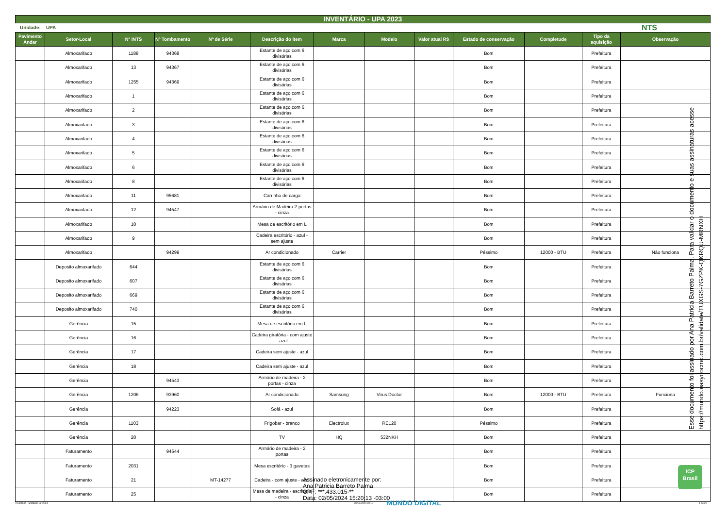INVENTÁRIO - UPA 2023
Unidade: UPA NTS
| Pavimento Andar | Setor-Local | Nº INTS | Nº Tombamento | Nº de Série | Descrição do item | Marca | Modelo | Valor atual R$ | Estado de conservação | Completude | Tipo da aquisição | Observação |
| --- | --- | --- | --- | --- | --- | --- | --- | --- | --- | --- | --- | --- |
| | Almoxarifado | 1188 | 94368 | | Estante de aço com 6 divisórias | | | | Bom | | Prefeitura | |
| | Almoxarifado | 13 | 94367 | | Estante de aço com 6 divisórias | | | | Bom | | Prefeitura | |
| | Almoxarifado | 1255 | 94369 | | Estante de aço com 6 divisórias | | | | Bom | | Prefeitura | |
| | Almoxarifado | 1 | | | Estante de aço com 6 divisórias | | | | Bom | | Prefeitura | |
| | Almoxarifado | 2 | | | Estante de aço com 6 divisórias | | | | Bom | | Prefeitura | |
| | Almoxarifado | 3 | | | Estante de aço com 6 divisórias | | | | Bom | | Prefeitura | |
| | Almoxarifado | 4 | | | Estante de aço com 6 divisórias | | | | Bom | | Prefeitura | |
| | Almoxarifado | 5 | | | Estante de aço com 6 divisórias | | | | Bom | | Prefeitura | |
| | Almoxarifado | 6 | | | Estante de aço com 6 divisórias | | | | Bom | | Prefeitura | |
| | Almoxarifado | 8 | | | Estante de aço com 6 divisórias | | | | Bom | | Prefeitura | |
| | Almoxarifado | 11 | 95681 | | Carrinho de carga | | | | Bom | | Prefeitura | |
| | Almoxarifado | 12 | 94547 | | Armário de Madeira 2-portas - cinza | | | | Bom | | Prefeitura | |
| | Almoxarifado | 10 | | | Mesa de escritório em L | | | | Bom | | Prefeitura | |
| | Almoxarifado | 9 | | | Cadeira escritório - azul - sem ajuste | | | | Bom | | Prefeitura | |
| | Almoxarifado | | 94299 | | Ar condicionado | Carrier | | | Péssimo | 12000 - BTU | Prefeitura | Não funciona |
| | Deposito almoxarifado | 644 | | | Estante de aço com 6 divisórias | | | | Bom | | Prefeitura | |
| | Deposito almoxarifado | 607 | | | Estante de aço com 6 divisórias | | | | Bom | | Prefeitura | |
| | Deposito almoxarifado | 669 | | | Estante de aço com 6 divisórias | | | | Bom | | Prefeitura | |
| | Deposito almoxarifado | 740 | | | Estante de aço com 6 divisórias | | | | Bom | | Prefeitura | |
| | Gerência | 15 | | | Mesa de escritório em L | | | | Bom | | Prefeitura | |
| | Gerência | 16 | | | Cadeira giratória - com ajuste - azul | | | | Bom | | Prefeitura | |
| | Gerência | 17 | | | Cadeira sem ajuste - azul | | | | Bom | | Prefeitura | |
| | Gerência | 18 | | | Cadeira sem ajuste - azul | | | | Bom | | Prefeitura | |
| | Gerência | | 94543 | | Armário de madeira - 2 portas - cinza | | | | Bom | | Prefeitura | |
| | Gerência | 1206 | 93960 | | Ar condicionado | Samsung | Virus Doctor | | Bom | 12000 - BTU | Prefeitura | Funciona |
| | Gerência | | 94223 | | Sofá - azul | | | | Bom | | Prefeitura | |
| | Gerência | 1103 | | | Frigobar - branco | Electrolux | RE120 | | Péssimo | | Prefeitura | |
| | Gerência | 20 | | | TV | HQ | 532NKH | | Bom | | Prefeitura | |
| | Faturamento | | 94544 | | Armário de madeira - 2 portas | | | | Bom | | Prefeitura | |
| | Faturamento | 2031 | | | Mesa escritório - 3 gavetas | | | | Bom | | Prefeitura | |
| | Faturamento | 21 | | MT-14277 | Cadeira - com ajuste - azul | | | | Bom | | Prefeitura | |
| | Faturamento | 25 | | | Mesa de madeira - escritório - cinza | | | | Bom | | Prefeitura | |
Esse documento foi assinado por Ana Patricia Barreto Palma. Para validar o documento e suas assinaturas acesse https://mundo.easydocmd.com.br/validate/TUXGS-7GZPK-QKRQU-MRNXH
Assinado eletronicamente por:
Ana Patricia Barreto Palma
CPF: ***.433.015-**
Data: 02/05/2024 15:20:13 -03:00
Inventário - unidades 02-2024 30/04/2024 10:10 MUNDO DIGITAL 1 de 22
ICP Brasil